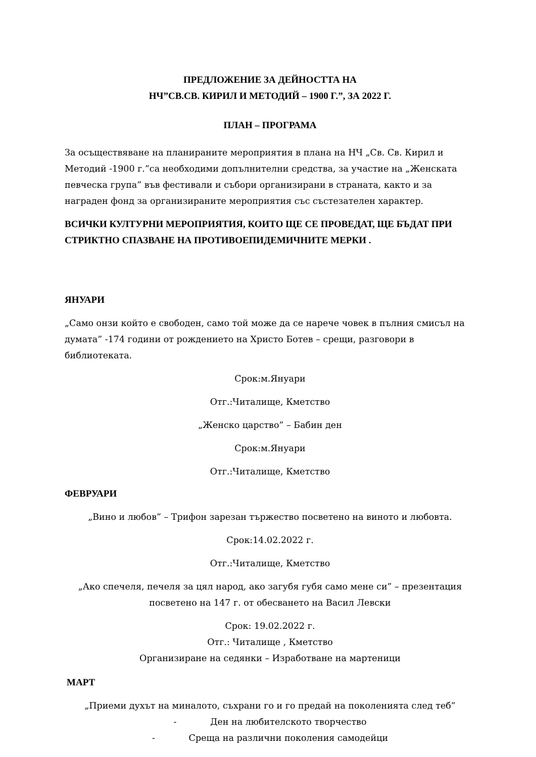ПРЕДЛОЖЕНИЕ ЗА ДЕЙНОСТТА НА
НЧ”СВ.СВ. КИРИЛ И МЕТОДИЙ – 1900 Г.”, ЗА 2022 Г.
ПЛАН – ПРОГРАМА
За осъществяване на планираните мероприятия в плана на НЧ „Св. Св. Кирил и Методий -1900 г.”са необходими допълнителни средства, за участие на „Женската певческа група” във фестивали и събори организирани в страната, както и за награден фонд за организираните мероприятия със състезателен характер.
ВСИЧКИ КУЛТУРНИ МЕРОПРИЯТИЯ, КОИТО ЩЕ СЕ ПРОВЕДАТ, ЩЕ БЪДАТ ПРИ СТРИКТНО СПАЗВАНЕ НА ПРОТИВОЕПИДЕМИЧНИТЕ МЕРКИ .
ЯНУАРИ
„Само онзи който е свободен, само той може да се нарече човек в пълния смисъл на думата” -174 години от рождението на Христо Ботев – срещи, разговори в библиотеката.
Срок:м.Януари
Отг.:Читалище, Кметство
„Женско царство” – Бабин ден
Срок:м.Януари
Отг.:Читалище, Кметство
ФЕВРУАРИ
„Вино и любов” – Трифон зарезан тържество посветено на виното и любовта.
Срок:14.02.2022 г.
Отг.:Читалище, Кметство
„Ако спечеля, печеля за цял народ, ако загубя губя само мене си” – презентация посветено на 147 г. от обесването на Васил Левски
Срок: 19.02.2022 г.
Отг.: Читалище , Кметство
Организиране на седянки – Изработване на мартеници
МАРТ
„Приеми духът на миналото, съхрани го и го предай на поколенията след теб”
- Ден на любителското творчество
- Среща на различни поколения самодейци